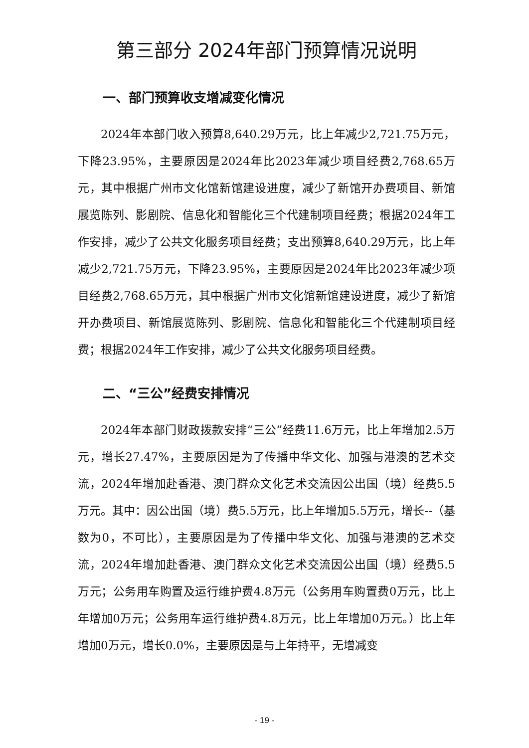第三部分 2024年部门预算情况说明
一、部门预算收支增减变化情况
2024年本部门收入预算8,640.29万元，比上年减少2,721.75万元，下降23.95%，主要原因是2024年比2023年减少项目经费2,768.65万元，其中根据广州市文化馆新馆建设进度，减少了新馆开办费项目、新馆展览陈列、影剧院、信息化和智能化三个代建制项目经费；根据2024年工作安排，减少了公共文化服务项目经费；支出预算8,640.29万元，比上年减少2,721.75万元，下降23.95%，主要原因是2024年比2023年减少项目经费2,768.65万元，其中根据广州市文化馆新馆建设进度，减少了新馆开办费项目、新馆展览陈列、影剧院、信息化和智能化三个代建制项目经费；根据2024年工作安排，减少了公共文化服务项目经费。
二、“三公”经费安排情况
2024年本部门财政拨款安排“三公”经费11.6万元，比上年增加2.5万元，增长27.47%，主要原因是为了传播中华文化、加强与港澳的艺术交流，2024年增加赴香港、澳门群众文化艺术交流因公出国（境）经费5.5万元。其中：因公出国（境）费5.5万元，比上年增加5.5万元，增长--（基数为0，不可比），主要原因是为了传播中华文化、加强与港澳的艺术交流，2024年增加赴香港、澳门群众文化艺术交流因公出国（境）经费5.5万元；公务用车购置及运行维护费4.8万元（公务用车购置费0万元，比上年增加0万元；公务用车运行维护费4.8万元，比上年增加0万元。）比上年增加0万元，增长0.0%，主要原因是与上年持平，无增减变
- 19 -